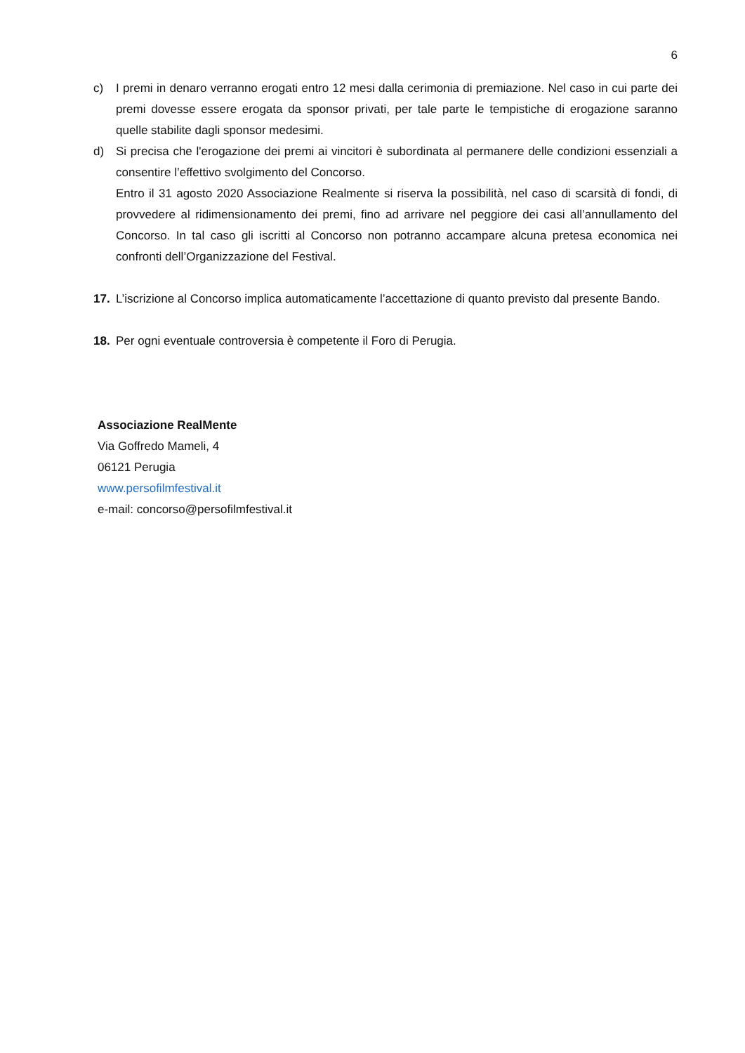6
c) I premi in denaro verranno erogati entro 12 mesi dalla cerimonia di premiazione. Nel caso in cui parte dei premi dovesse essere erogata da sponsor privati, per tale parte le tempistiche di erogazione saranno quelle stabilite dagli sponsor medesimi.
d) Si precisa che l'erogazione dei premi ai vincitori è subordinata al permanere delle condizioni essenziali a consentire l’effettivo svolgimento del Concorso.
Entro il 31 agosto 2020 Associazione Realmente si riserva la possibilità, nel caso di scarsità di fondi, di provvedere al ridimensionamento dei premi, fino ad arrivare nel peggiore dei casi all’annullamento del Concorso. In tal caso gli iscritti al Concorso non potranno accampare alcuna pretesa economica nei confronti dell’Organizzazione del Festival.
17. L’iscrizione al Concorso implica automaticamente l’accettazione di quanto previsto dal presente Bando.
18. Per ogni eventuale controversia è competente il Foro di Perugia.
Associazione RealMente
Via Goffredo Mameli, 4
06121 Perugia
www.persofilmfestival.it
e-mail: concorso@persofilmfestival.it